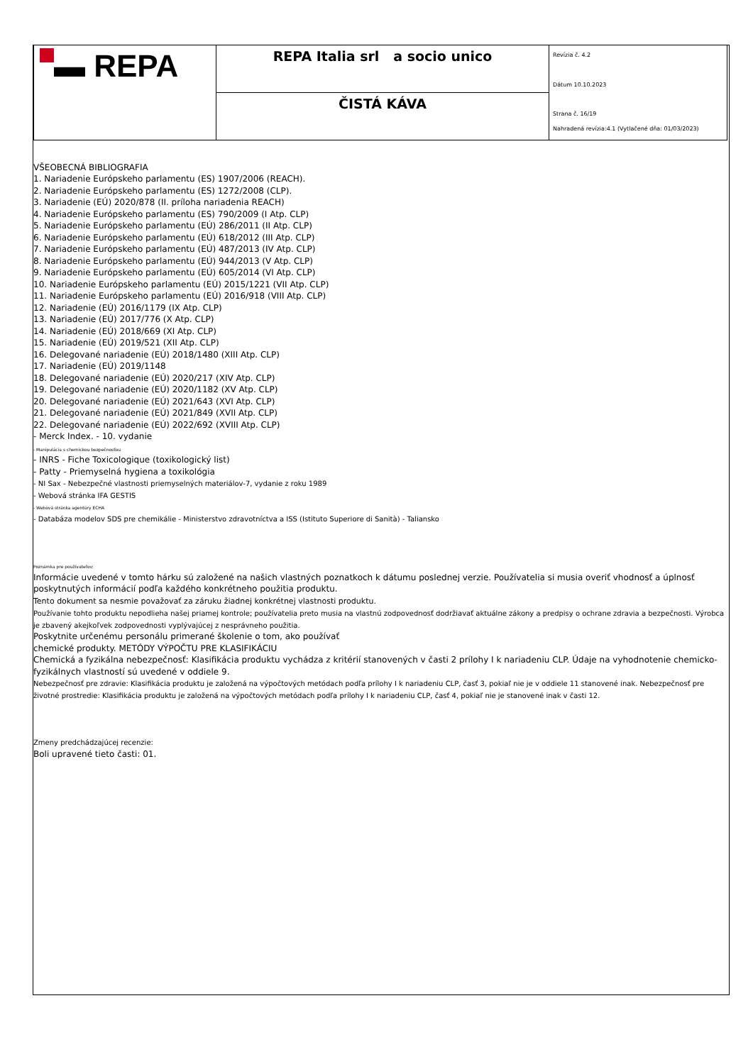| ▬ REPA | REPA Italia srl a socio unico | Revízia č. 4.2 Dátum 10.10.2023 Strana č. 16/19 Nahradená revízia:4.1 (Vytlačené dňa: 01/03/2023) |
| | ČISTÁ KÁVA | |
VŠEOBECNÁ BIBLIOGRAFIA
1. Nariadenie Európskeho parlamentu (ES) 1907/2006 (REACH).
2. Nariadenie Európskeho parlamentu (ES) 1272/2008 (CLP).
3. Nariadenie (EÚ) 2020/878 (II. príloha nariadenia REACH)
4. Nariadenie Európskeho parlamentu (ES) 790/2009 (I Atp. CLP)
5. Nariadenie Európskeho parlamentu (EÚ) 286/2011 (II Atp. CLP)
6. Nariadenie Európskeho parlamentu (EÚ) 618/2012 (III Atp. CLP)
7. Nariadenie Európskeho parlamentu (EÚ) 487/2013 (IV Atp. CLP)
8. Nariadenie Európskeho parlamentu (EÚ) 944/2013 (V Atp. CLP)
9. Nariadenie Európskeho parlamentu (EÚ) 605/2014 (VI Atp. CLP)
10. Nariadenie Európskeho parlamentu (EÚ) 2015/1221 (VII Atp. CLP)
11. Nariadenie Európskeho parlamentu (EÚ) 2016/918 (VIII Atp. CLP)
12. Nariadenie (EÚ) 2016/1179 (IX Atp. CLP)
13. Nariadenie (EÚ) 2017/776 (X Atp. CLP)
14. Nariadenie (EÚ) 2018/669 (XI Atp. CLP)
15. Nariadenie (EÚ) 2019/521 (XII Atp. CLP)
16. Delegované nariadenie (EÚ) 2018/1480 (XIII Atp. CLP)
17. Nariadenie (EÚ) 2019/1148
18. Delegované nariadenie (EÚ) 2020/217 (XIV Atp. CLP)
19. Delegované nariadenie (EÚ) 2020/1182 (XV Atp. CLP)
20. Delegované nariadenie (EÚ) 2021/643 (XVI Atp. CLP)
21. Delegované nariadenie (EÚ) 2021/849 (XVII Atp. CLP)
22. Delegované nariadenie (EÚ) 2022/692 (XVIII Atp. CLP)
- Merck Index. - 10. vydanie
- Manipulácia s chemickou bezpečnosťou
- INRS - Fiche Toxicologique (toxikologický list)
- Patty - Priemyselná hygiena a toxikológia
- NI Sax - Nebezpečné vlastnosti priemyselných materiálov-7, vydanie z roku 1989
- Webová stránka IFA GESTIS
- Webová stránka agentúry ECHA
- Databáza modelov SDS pre chemikálie - Ministerstvo zdravotníctva a ISS (Istituto Superiore di Sanità) - Taliansko
Poznámka pre používateľov:
Informácie uvedené v tomto hárku sú založené na našich vlastných poznatkoch k dátumu poslednej verzie. Používatelia si musia overiť vhodnosť a úplnosť poskytnutých informácií podľa každého konkrétneho použitia produktu.
Tento dokument sa nesmie považovať za záruku žiadnej konkrétnej vlastnosti produktu.
Používanie tohto produktu nepodlieha našej priamej kontrole; používatelia preto musia na vlastnú zodpovednosť dodržiavať aktuálne zákony a predpisy o ochrane zdravia a bezpečnosti. Výrobca je zbavený akejkoľvek zodpovednosti vyplývajúcej z nesprávneho použitia.
Poskytnite určenému personálu primerané školenie o tom, ako používať
chemické produkty. METÓDY VÝPOČTU PRE KLASIFIKÁCIU
Chemická a fyzikálna nebezpečnosť: Klasifikácia produktu vychádza z kritérií stanovených v časti 2 prílohy I k nariadeniu CLP. Údaje na vyhodnotenie chemicko-fyzikálnych vlastností sú uvedené v oddiele 9.
Nebezpečnosť pre zdravie: Klasifikácia produktu je založená na výpočtových metódach podľa prílohy I k nariadeniu CLP, časť 3, pokiaľ nie je v oddiele 11 stanovené inak. Nebezpečnosť pre životné prostredie: Klasifikácia produktu je založená na výpočtových metódach podľa prílohy I k nariadeniu CLP, časť 4, pokiaľ nie je stanovené inak v časti 12.
Zmeny predchádzajúcej recenzie:
Boli upravené tieto časti: 01.